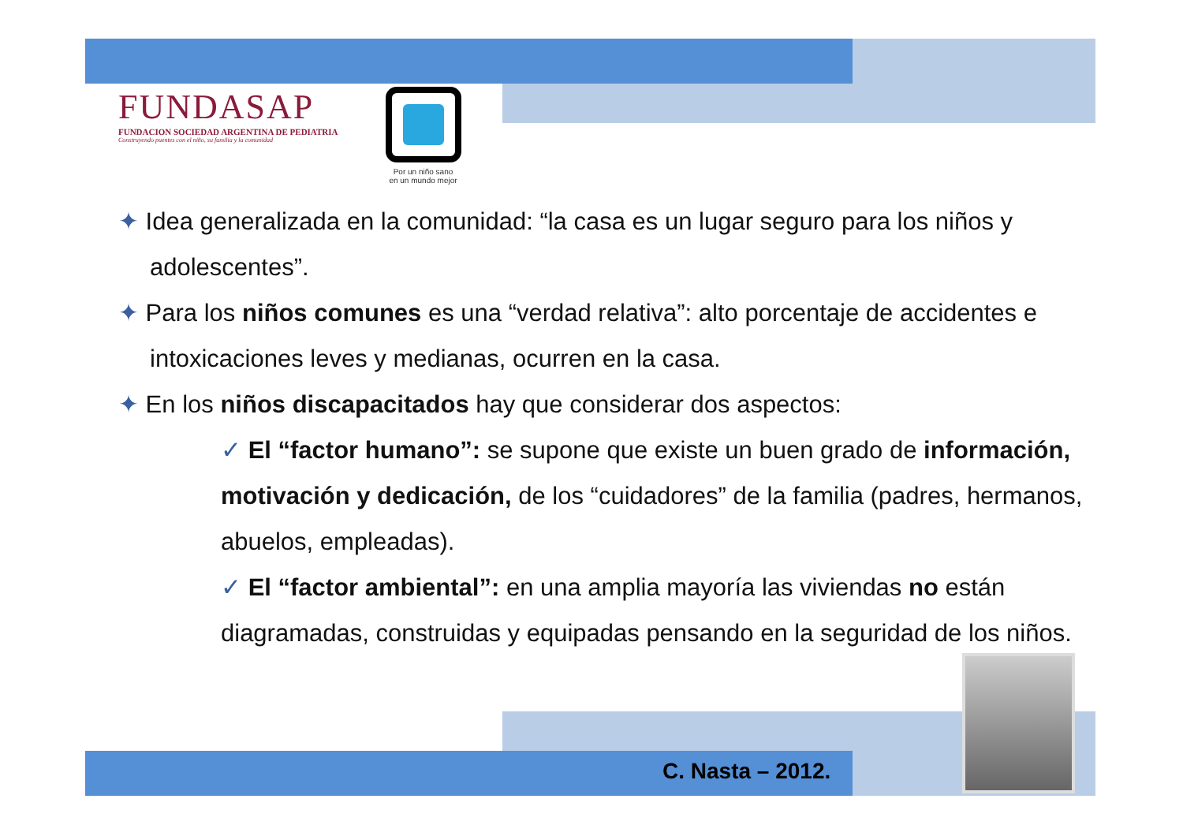FUNDASAP
FUNDACION SOCIEDAD ARGENTINA DE PEDIATRIA
Construyendo puentes con el niño, su familia y la comunidad
Por un niño sano
en un mundo mejor
✦ Idea generalizada en la comunidad: “la casa es un lugar seguro para los niños y adolescentes”.
✦ Para los niños comunes es una “verdad relativa”: alto porcentaje de accidentes e intoxicaciones leves y medianas, ocurren en la casa.
✦ En los niños discapacitados hay que considerar dos aspectos:
✓ El “factor humano”: se supone que existe un buen grado de información, motivación y dedicación, de los “cuidadores” de la familia (padres, hermanos, abuelos, empleadas).
✓ El “factor ambiental”: en una amplia mayoría las viviendas no están diagramadas, construidas y equipadas pensando en la seguridad de los niños.
C. Nasta – 2012.